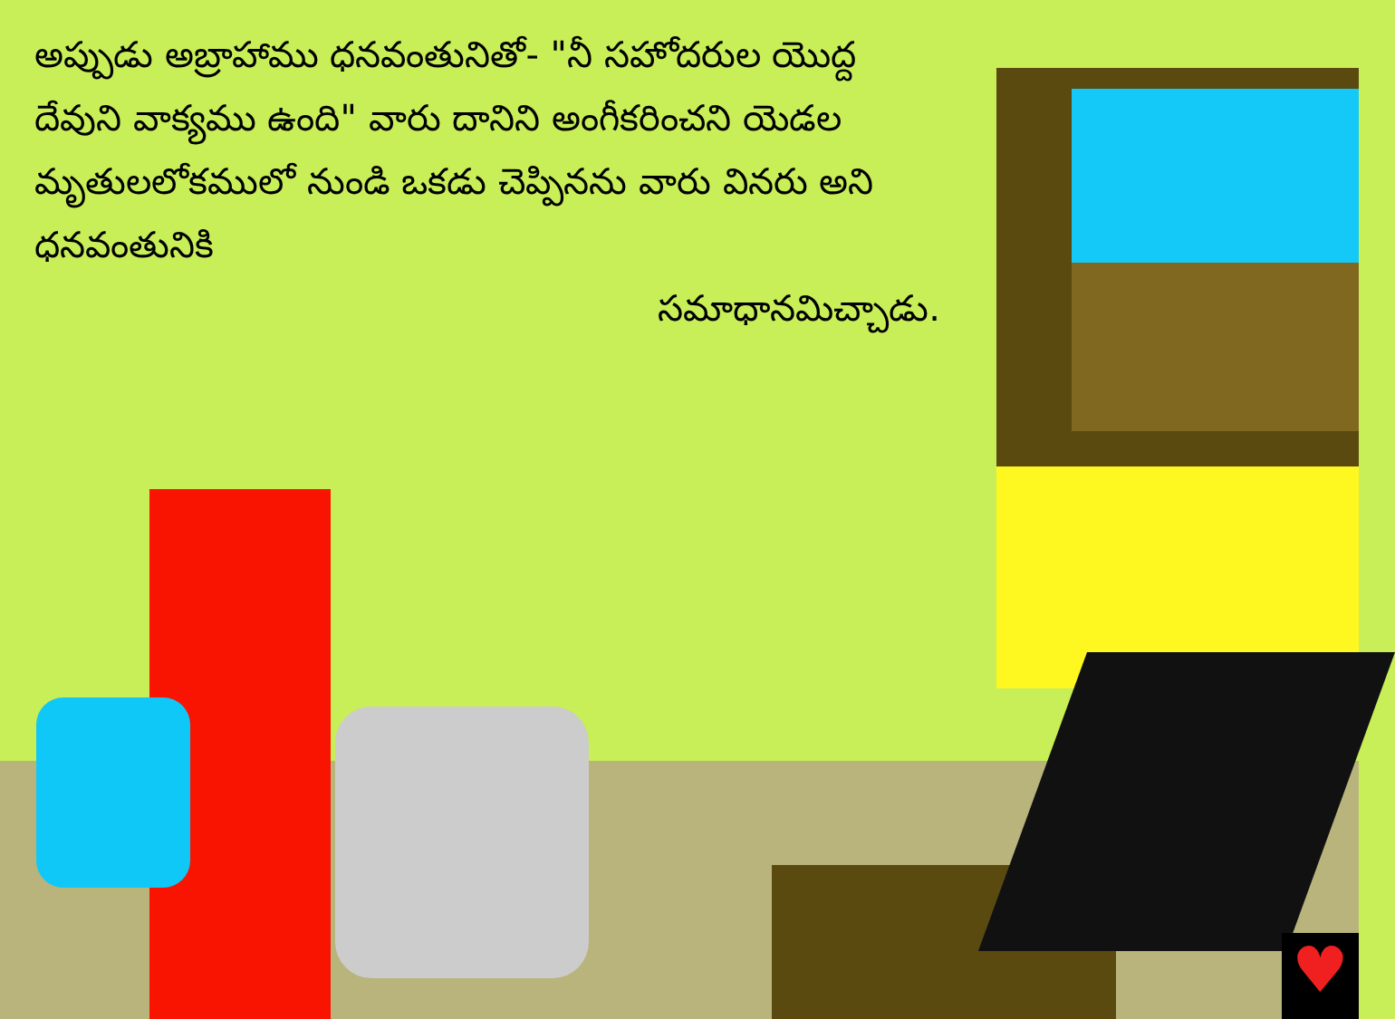అప్పుడు అబ్రాహాము ధనవంతునితో- "నీ సహోదరుల యొద్ద దేవుని వాక్యము ఉంది" వారు దానిని అంగీకరించని యెడల మృతులలోకములో నుండి ఒకడు చెప్పినను వారు వినరు అని ధనవంతునికి
సమాధానమిచ్చాడు.
♥